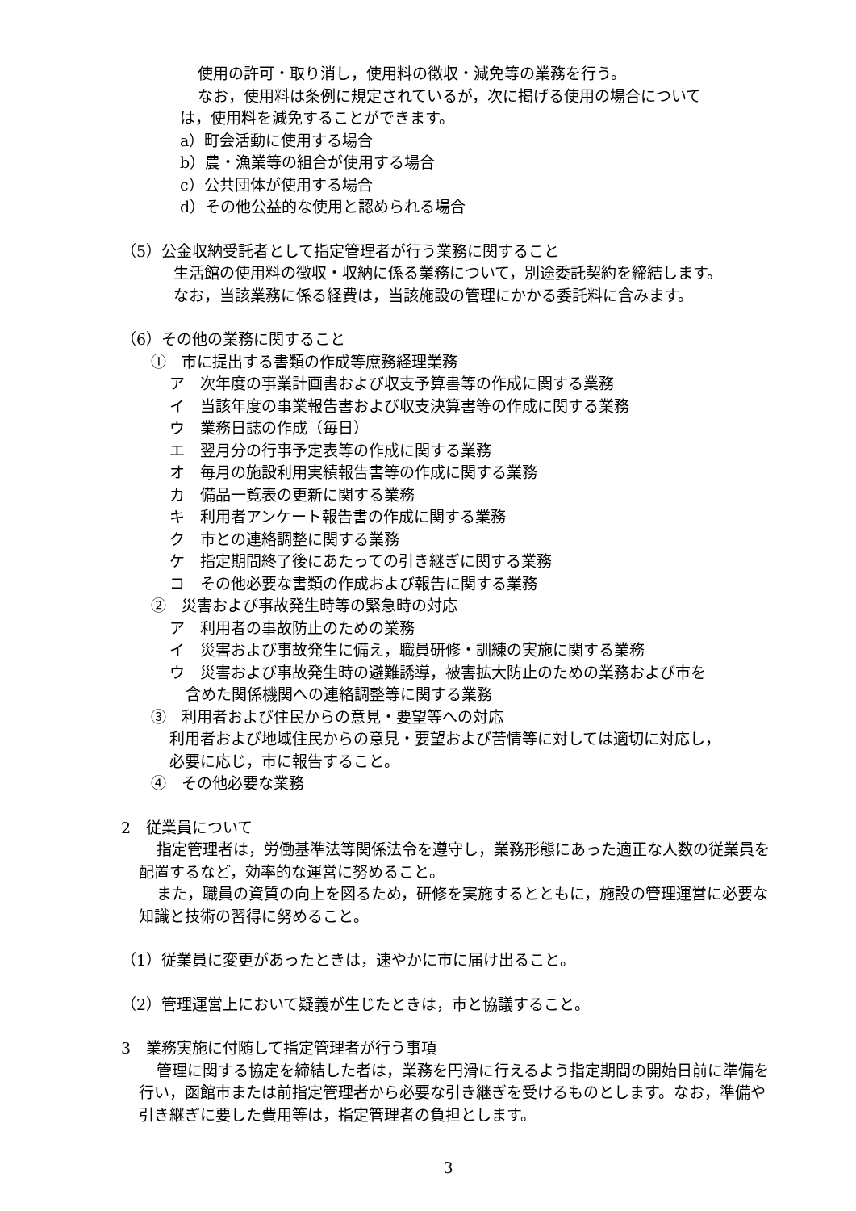使用の許可・取り消し，使用料の徴収・減免等の業務を行う。
なお，使用料は条例に規定されているが，次に掲げる使用の場合について
は，使用料を減免することができます。
a）町会活動に使用する場合
b）農・漁業等の組合が使用する場合
c）公共団体が使用する場合
d）その他公益的な使用と認められる場合
（5）公金収納受託者として指定管理者が行う業務に関すること
生活館の使用料の徴収・収納に係る業務について，別途委託契約を締結します。
なお，当該業務に係る経費は，当該施設の管理にかかる委託料に含みます。
（6）その他の業務に関すること
①　市に提出する書類の作成等庶務経理業務
ア　次年度の事業計画書および収支予算書等の作成に関する業務
イ　当該年度の事業報告書および収支決算書等の作成に関する業務
ウ　業務日誌の作成（毎日）
エ　翌月分の行事予定表等の作成に関する業務
オ　毎月の施設利用実績報告書等の作成に関する業務
カ　備品一覧表の更新に関する業務
キ　利用者アンケート報告書の作成に関する業務
ク　市との連絡調整に関する業務
ケ　指定期間終了後にあたっての引き継ぎに関する業務
コ　その他必要な書類の作成および報告に関する業務
②　災害および事故発生時等の緊急時の対応
ア　利用者の事故防止のための業務
イ　災害および事故発生に備え，職員研修・訓練の実施に関する業務
ウ　災害および事故発生時の避難誘導，被害拡大防止のための業務および市を
含めた関係機関への連絡調整等に関する業務
③　利用者および住民からの意見・要望等への対応
利用者および地域住民からの意見・要望および苦情等に対しては適切に対応し，
必要に応じ，市に報告すること。
④　その他必要な業務
2　従業員について
指定管理者は，労働基準法等関係法令を遵守し，業務形態にあった適正な人数の従業員を配置するなど，効率的な運営に努めること。
また，職員の資質の向上を図るため，研修を実施するとともに，施設の管理運営に必要な知識と技術の習得に努めること。
（1）従業員に変更があったときは，速やかに市に届け出ること。
（2）管理運営上において疑義が生じたときは，市と協議すること。
3　業務実施に付随して指定管理者が行う事項
管理に関する協定を締結した者は，業務を円滑に行えるよう指定期間の開始日前に準備を行い，函館市または前指定管理者から必要な引き継ぎを受けるものとします。なお，準備や引き継ぎに要した費用等は，指定管理者の負担とします。
3